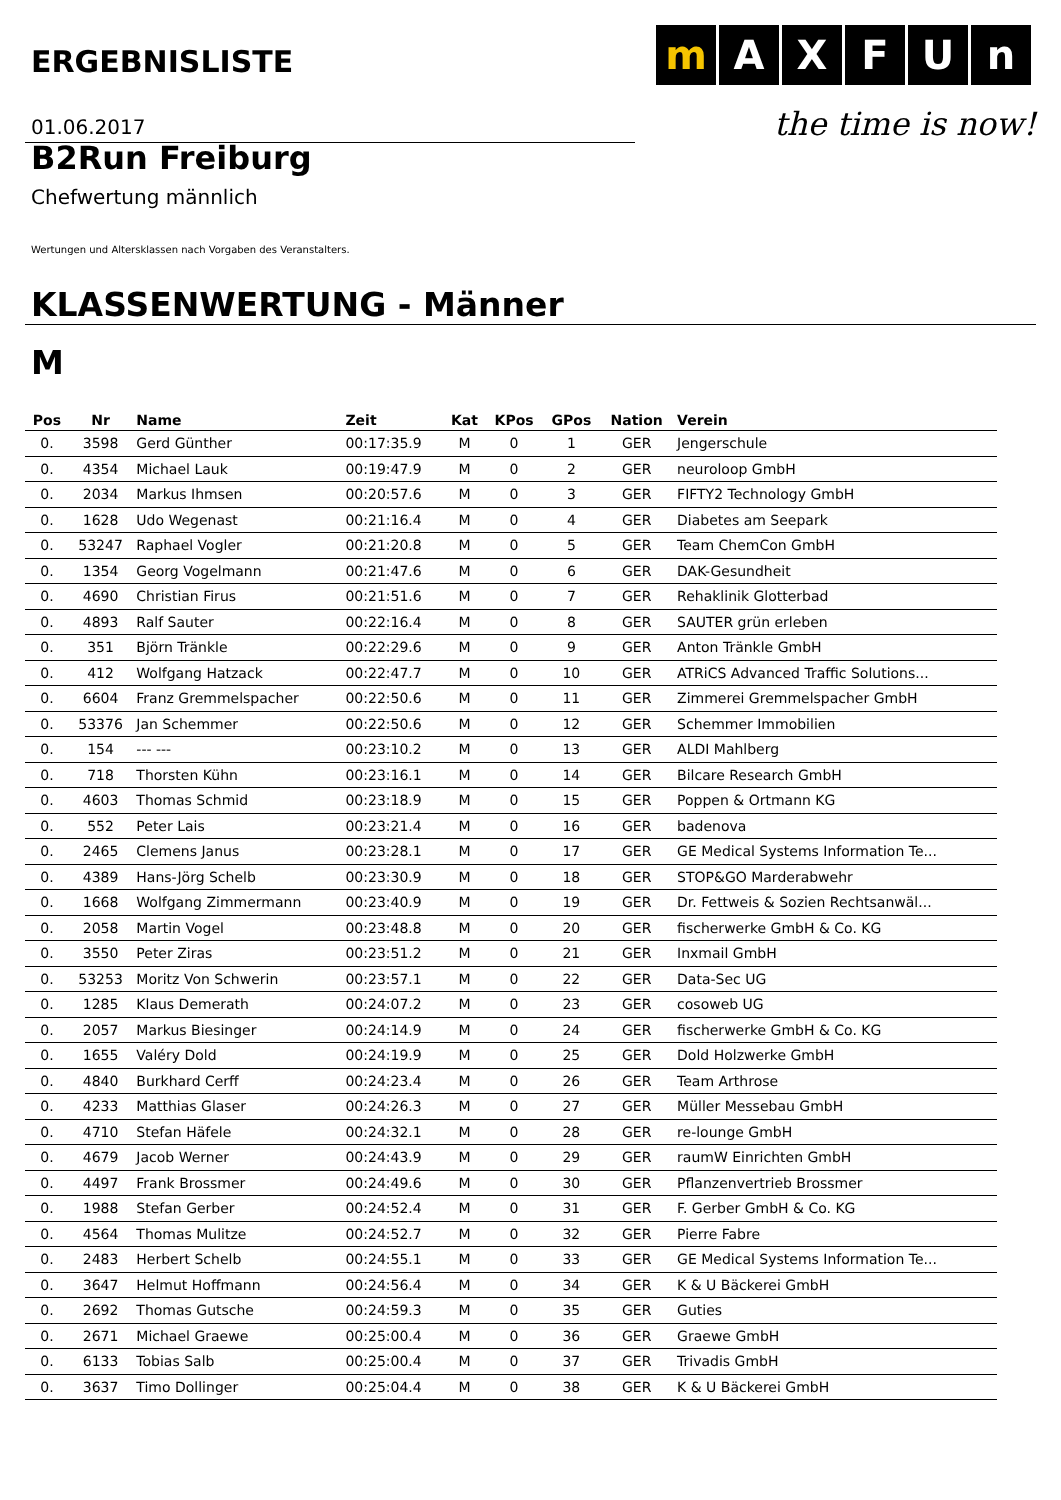ERGEBNISLISTE
m A X F U n
the time is now!
01.06.2017
B2Run Freiburg
Chefwertung männlich
Wertungen und Altersklassen nach Vorgaben des Veranstalters.
KLASSENWERTUNG - Männer
M
| Pos | Nr | Name | Zeit | Kat | KPos | GPos | Nation | Verein |
| --- | --- | --- | --- | --- | --- | --- | --- | --- |
| 0. | 3598 | Gerd Günther | 00:17:35.9 | M | 0 | 1 | GER | Jengerschule |
| 0. | 4354 | Michael Lauk | 00:19:47.9 | M | 0 | 2 | GER | neuroloop GmbH |
| 0. | 2034 | Markus Ihmsen | 00:20:57.6 | M | 0 | 3 | GER | FIFTY2 Technology GmbH |
| 0. | 1628 | Udo Wegenast | 00:21:16.4 | M | 0 | 4 | GER | Diabetes am Seepark |
| 0. | 53247 | Raphael Vogler | 00:21:20.8 | M | 0 | 5 | GER | Team ChemCon GmbH |
| 0. | 1354 | Georg Vogelmann | 00:21:47.6 | M | 0 | 6 | GER | DAK-Gesundheit |
| 0. | 4690 | Christian Firus | 00:21:51.6 | M | 0 | 7 | GER | Rehaklinik Glotterbad |
| 0. | 4893 | Ralf Sauter | 00:22:16.4 | M | 0 | 8 | GER | SAUTER grün erleben |
| 0. | 351 | Björn Tränkle | 00:22:29.6 | M | 0 | 9 | GER | Anton Tränkle GmbH |
| 0. | 412 | Wolfgang Hatzack | 00:22:47.7 | M | 0 | 10 | GER | ATRiCS Advanced Traffic Solutions... |
| 0. | 6604 | Franz Gremmelspacher | 00:22:50.6 | M | 0 | 11 | GER | Zimmerei Gremmelspacher GmbH |
| 0. | 53376 | Jan Schemmer | 00:22:50.6 | M | 0 | 12 | GER | Schemmer Immobilien |
| 0. | 154 | --- --- | 00:23:10.2 | M | 0 | 13 | GER | ALDI Mahlberg |
| 0. | 718 | Thorsten Kühn | 00:23:16.1 | M | 0 | 14 | GER | Bilcare Research GmbH |
| 0. | 4603 | Thomas Schmid | 00:23:18.9 | M | 0 | 15 | GER | Poppen & Ortmann KG |
| 0. | 552 | Peter Lais | 00:23:21.4 | M | 0 | 16 | GER | badenova |
| 0. | 2465 | Clemens Janus | 00:23:28.1 | M | 0 | 17 | GER | GE Medical Systems Information Te... |
| 0. | 4389 | Hans-Jörg Schelb | 00:23:30.9 | M | 0 | 18 | GER | STOP&GO Marderabwehr |
| 0. | 1668 | Wolfgang Zimmermann | 00:23:40.9 | M | 0 | 19 | GER | Dr. Fettweis & Sozien Rechtsanwäl... |
| 0. | 2058 | Martin Vogel | 00:23:48.8 | M | 0 | 20 | GER | fischerwerke GmbH & Co. KG |
| 0. | 3550 | Peter Ziras | 00:23:51.2 | M | 0 | 21 | GER | Inxmail GmbH |
| 0. | 53253 | Moritz Von Schwerin | 00:23:57.1 | M | 0 | 22 | GER | Data-Sec UG |
| 0. | 1285 | Klaus Demerath | 00:24:07.2 | M | 0 | 23 | GER | cosoweb UG |
| 0. | 2057 | Markus Biesinger | 00:24:14.9 | M | 0 | 24 | GER | fischerwerke GmbH & Co. KG |
| 0. | 1655 | Valéry Dold | 00:24:19.9 | M | 0 | 25 | GER | Dold Holzwerke GmbH |
| 0. | 4840 | Burkhard Cerff | 00:24:23.4 | M | 0 | 26 | GER | Team Arthrose |
| 0. | 4233 | Matthias Glaser | 00:24:26.3 | M | 0 | 27 | GER | Müller Messebau GmbH |
| 0. | 4710 | Stefan Häfele | 00:24:32.1 | M | 0 | 28 | GER | re-lounge GmbH |
| 0. | 4679 | Jacob Werner | 00:24:43.9 | M | 0 | 29 | GER | raumW Einrichten GmbH |
| 0. | 4497 | Frank Brossmer | 00:24:49.6 | M | 0 | 30 | GER | Pflanzenvertrieb Brossmer |
| 0. | 1988 | Stefan Gerber | 00:24:52.4 | M | 0 | 31 | GER | F. Gerber GmbH & Co. KG |
| 0. | 4564 | Thomas Mulitze | 00:24:52.7 | M | 0 | 32 | GER | Pierre Fabre |
| 0. | 2483 | Herbert Schelb | 00:24:55.1 | M | 0 | 33 | GER | GE Medical Systems Information Te... |
| 0. | 3647 | Helmut Hoffmann | 00:24:56.4 | M | 0 | 34 | GER | K & U Bäckerei GmbH |
| 0. | 2692 | Thomas Gutsche | 00:24:59.3 | M | 0 | 35 | GER | Guties |
| 0. | 2671 | Michael Graewe | 00:25:00.4 | M | 0 | 36 | GER | Graewe GmbH |
| 0. | 6133 | Tobias Salb | 00:25:00.4 | M | 0 | 37 | GER | Trivadis GmbH |
| 0. | 3637 | Timo Dollinger | 00:25:04.4 | M | 0 | 38 | GER | K & U Bäckerei GmbH |